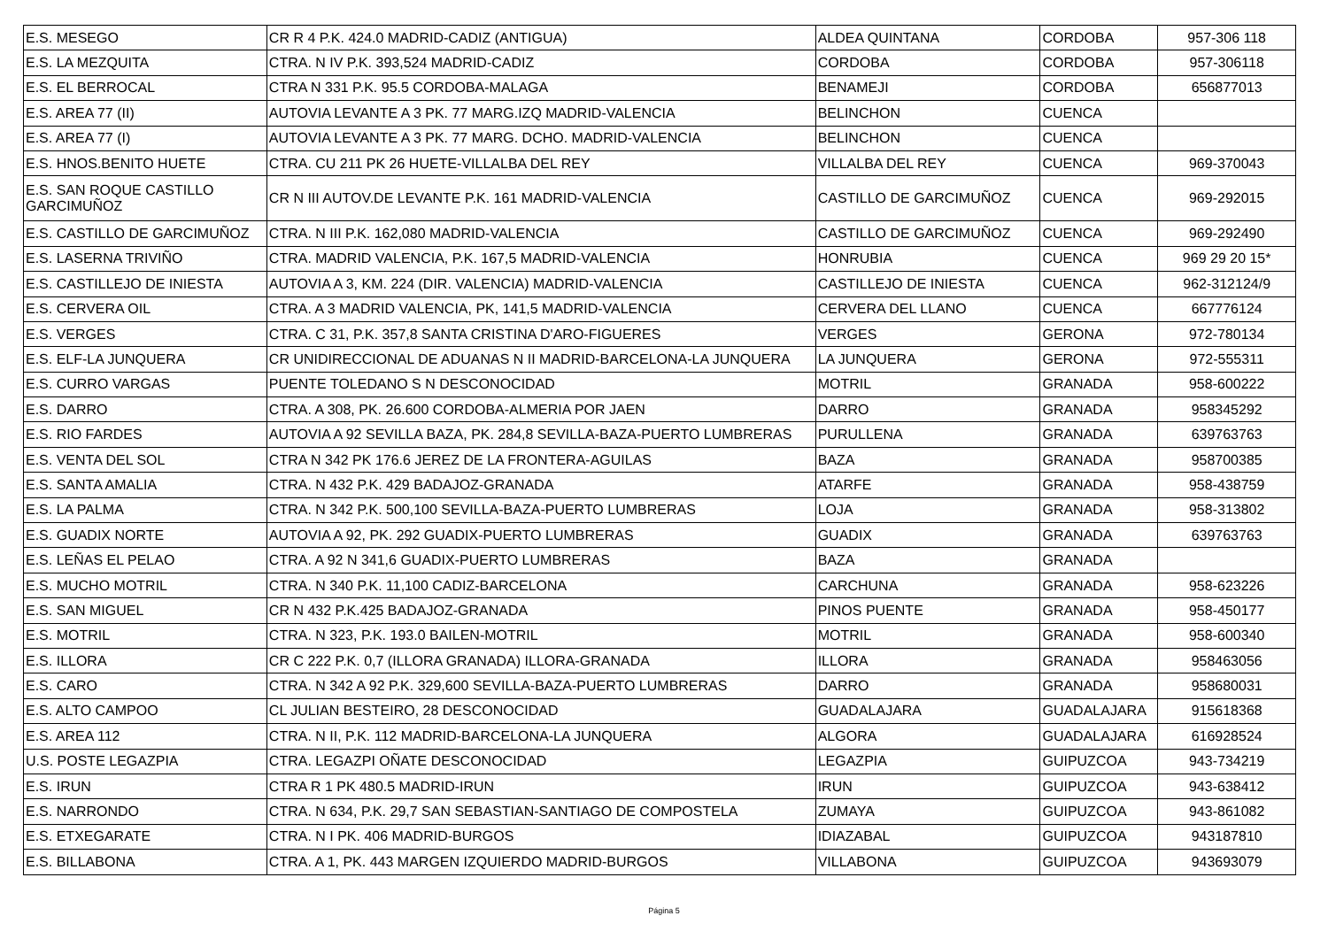| E.S. MESEGO | CR R 4 P.K. 424.0 MADRID-CADIZ (ANTIGUA) | ALDEA QUINTANA | CORDOBA | 957-306 118 |
| E.S. LA MEZQUITA | CTRA. N IV P.K. 393,524 MADRID-CADIZ | CORDOBA | CORDOBA | 957-306118 |
| E.S. EL BERROCAL | CTRA N 331 P.K. 95.5 CORDOBA-MALAGA | BENAMEJI | CORDOBA | 656877013 |
| E.S. AREA 77 (II) | AUTOVIA LEVANTE A 3 PK. 77 MARG.IZQ MADRID-VALENCIA | BELINCHON | CUENCA | |
| E.S. AREA 77 (I) | AUTOVIA LEVANTE A 3 PK. 77 MARG. DCHO. MADRID-VALENCIA | BELINCHON | CUENCA | |
| E.S. HNOS.BENITO HUETE | CTRA. CU 211 PK 26 HUETE-VILLALBA DEL REY | VILLALBA DEL REY | CUENCA | 969-370043 |
| E.S. SAN ROQUE CASTILLO GARCIMUÑOZ | CR N III AUTOV.DE LEVANTE P.K. 161 MADRID-VALENCIA | CASTILLO DE GARCIMUÑOZ | CUENCA | 969-292015 |
| E.S. CASTILLO DE GARCIMUÑOZ | CTRA. N III P.K. 162,080 MADRID-VALENCIA | CASTILLO DE GARCIMUÑOZ | CUENCA | 969-292490 |
| E.S. LASERNA TRIVIÑO | CTRA. MADRID VALENCIA, P.K. 167,5 MADRID-VALENCIA | HONRUBIA | CUENCA | 969 29 20 15* |
| E.S. CASTILLEJO DE INIESTA | AUTOVIA A 3, KM. 224 (DIR. VALENCIA) MADRID-VALENCIA | CASTILLEJO DE INIESTA | CUENCA | 962-312124/9 |
| E.S. CERVERA OIL | CTRA. A 3 MADRID VALENCIA, PK, 141,5 MADRID-VALENCIA | CERVERA DEL LLANO | CUENCA | 667776124 |
| E.S. VERGES | CTRA. C 31, P.K. 357,8 SANTA CRISTINA D'ARO-FIGUERES | VERGES | GERONA | 972-780134 |
| E.S. ELF-LA JUNQUERA | CR UNIDIRECCIONAL DE ADUANAS N II MADRID-BARCELONA-LA JUNQUERA | LA JUNQUERA | GERONA | 972-555311 |
| E.S. CURRO VARGAS | PUENTE TOLEDANO S N DESCONOCIDAD | MOTRIL | GRANADA | 958-600222 |
| E.S. DARRO | CTRA. A 308, PK. 26.600 CORDOBA-ALMERIA POR JAEN | DARRO | GRANADA | 958345292 |
| E.S. RIO FARDES | AUTOVIA A 92 SEVILLA BAZA, PK. 284,8 SEVILLA-BAZA-PUERTO LUMBRERAS | PURULLENA | GRANADA | 639763763 |
| E.S. VENTA DEL SOL | CTRA N 342 PK 176.6 JEREZ DE LA FRONTERA-AGUILAS | BAZA | GRANADA | 958700385 |
| E.S. SANTA AMALIA | CTRA. N 432 P.K. 429 BADAJOZ-GRANADA | ATARFE | GRANADA | 958-438759 |
| E.S. LA PALMA | CTRA. N 342 P.K. 500,100 SEVILLA-BAZA-PUERTO LUMBRERAS | LOJA | GRANADA | 958-313802 |
| E.S. GUADIX NORTE | AUTOVIA A 92, PK. 292 GUADIX-PUERTO LUMBRERAS | GUADIX | GRANADA | 639763763 |
| E.S. LEÑAS EL PELAO | CTRA. A 92 N 341,6 GUADIX-PUERTO LUMBRERAS | BAZA | GRANADA | |
| E.S. MUCHO MOTRIL | CTRA. N 340 P.K. 11,100 CADIZ-BARCELONA | CARCHUNA | GRANADA | 958-623226 |
| E.S. SAN MIGUEL | CR N 432 P.K.425 BADAJOZ-GRANADA | PINOS PUENTE | GRANADA | 958-450177 |
| E.S. MOTRIL | CTRA. N 323, P.K. 193.0 BAILEN-MOTRIL | MOTRIL | GRANADA | 958-600340 |
| E.S. ILLORA | CR C 222 P.K. 0,7 (ILLORA GRANADA) ILLORA-GRANADA | ILLORA | GRANADA | 958463056 |
| E.S. CARO | CTRA. N 342 A 92 P.K. 329,600 SEVILLA-BAZA-PUERTO LUMBRERAS | DARRO | GRANADA | 958680031 |
| E.S. ALTO CAMPOO | CL JULIAN BESTEIRO, 28 DESCONOCIDAD | GUADALAJARA | GUADALAJARA | 915618368 |
| E.S. AREA 112 | CTRA. N II, P.K. 112 MADRID-BARCELONA-LA JUNQUERA | ALGORA | GUADALAJARA | 616928524 |
| U.S. POSTE LEGAZPIA | CTRA. LEGAZPI OÑATE DESCONOCIDAD | LEGAZPIA | GUIPUZCOA | 943-734219 |
| E.S. IRUN | CTRA R 1 PK 480.5 MADRID-IRUN | IRUN | GUIPUZCOA | 943-638412 |
| E.S. NARRONDO | CTRA. N 634, P.K. 29,7 SAN SEBASTIAN-SANTIAGO DE COMPOSTELA | ZUMAYA | GUIPUZCOA | 943-861082 |
| E.S. ETXEGARATE | CTRA. N I PK. 406 MADRID-BURGOS | IDIAZABAL | GUIPUZCOA | 943187810 |
| E.S. BILLABONA | CTRA. A 1, PK. 443 MARGEN IZQUIERDO MADRID-BURGOS | VILLABONA | GUIPUZCOA | 943693079 |
Página 5